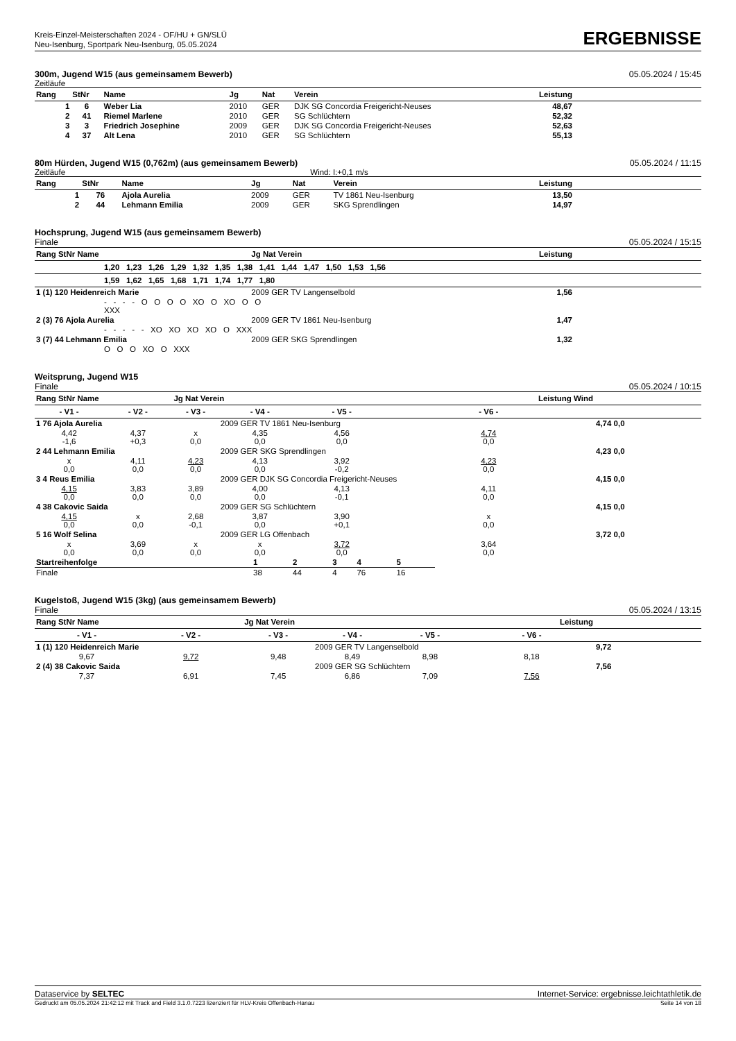Kreis-Einzel-Meisterschaften 2024 - OF/HU + GN/SLÜ
Neu-Isenburg, Sportpark Neu-Isenburg, 05.05.2024
ERGEBNISSE
300m, Jugend W15 (aus gemeinsamem Bewerb) 05.05.2024 / 15:45
Zeitläufe
| Rang | StNr | Name | Jg | Nat | Verein | Leistung | |
| --- | --- | --- | --- | --- | --- | --- | --- |
| 1 | 6 | Weber Lia | 2010 | GER | DJK SG Concordia Freigericht-Neuses | 48,67 | |
| 2 | 41 | Riemel Marlene | 2010 | GER | SG Schlüchtern | 52,32 | |
| 3 | 3 | Friedrich Josephine | 2009 | GER | DJK SG Concordia Freigericht-Neuses | 52,63 | |
| 4 | 37 | Alt Lena | 2010 | GER | SG Schlüchtern | 55,13 | |
80m Hürden, Jugend W15 (0,762m) (aus gemeinsamem Bewerb) 05.05.2024 / 11:15
Zeitläufe Wind: I:+0,1 m/s
| Rang | StNr | Name | Jg | Nat | Verein | Leistung | |
| --- | --- | --- | --- | --- | --- | --- | --- |
| 1 | 76 | Ajola Aurelia | 2009 | GER | TV 1861 Neu-Isenburg | 13,50 | |
| 2 | 44 | Lehmann Emilia | 2009 | GER | SKG Sprendlingen | 14,97 | |
Hochsprung, Jugend W15 (aus gemeinsamem Bewerb)
Finale 05.05.2024 / 15:15
| Rang StNr Name | Jg Nat Verein | Leistung | |
| --- | --- | --- | --- |
| 1,20 1,23 1,26 1,29 1,32 1,35 1,38 1,41 1,44 1,47 1,50 1,53 1,56 | | | |
| 1,59 1,62 1,65 1,68 1,71 1,74 1,77 1,80 | | | |
| 1 (1) 120 Heidenreich Marie | 2009 GER TV Langenselbold | 1,56 | |
| - - - - O O O O XO O XO O O XXX | | | |
| 2 (3) 76 Ajola Aurelia | 2009 GER TV 1861 Neu-Isenburg | 1,47 | |
| - - - - - XO XO XO XO O XXX | | | |
| 3 (7) 44 Lehmann Emilia | 2009 GER SKG Sprendlingen | 1,32 | |
| O O O XO O XXX | | | |
Weitsprung, Jugend W15
Finale 05.05.2024 / 10:15
| Rang StNr Name | | Jg Nat Verein | | | Leistung Wind | |
| --- | --- | --- | --- | --- | --- | --- |
| - V1 - | - V2 - | - V3 - | - V4 - | - V5 - | - V6 - | |
| 1 76 Ajola Aurelia | | | 2009 GER TV 1861 Neu-Isenburg | | | 4,74 0,0 |
| 4,42 -1,6 | 4,37 +0,3 | x 0,0 | 4,35 0,0 | 4,56 0,0 | 4,74 0,0 | |
| 2 44 Lehmann Emilia | | | 2009 GER SKG Sprendlingen | | | 4,23 0,0 |
| x 0,0 | 4,11 0,0 | 4,23 0,0 | 4,13 0,0 | 3,92 -0,2 | 4,23 0,0 | |
| 3 4 Reus Emilia | | | 2009 GER DJK SG Concordia Freigericht-Neuses | | | 4,15 0,0 |
| 4,15 0,0 | 3,83 0,0 | 3,89 0,0 | 4,00 0,0 | 4,13 -0,1 | 4,11 0,0 | |
| 4 38 Cakovic Saida | | | 2009 GER SG Schlüchtern | | | 4,15 0,0 |
| 4,15 0,0 | x 0,0 | 2,68 -0,1 | 3,87 0,0 | 3,90 +0,1 | x 0,0 | |
| 5 16 Wolf Selina | | | 2009 GER LG Offenbach | | | 3,72 0,0 |
| x 0,0 | 3,69 0,0 | x 0,0 | x 0,0 | 3,72 0,0 | 3,64 0,0 | |
| Startreihenfolge | 1 | 2 | 3 | 4 | 5 |
| Finale | 38 | 44 | 4 | 76 | 16 |
Kugelstoß, Jugend W15 (3kg) (aus gemeinsamem Bewerb)
Finale 05.05.2024 / 13:15
| Rang StNr Name | | Jg Nat Verein | | | Leistung | |
| --- | --- | --- | --- | --- | --- | --- |
| - V1 - | - V2 - | - V3 - | - V4 - | - V5 - | - V6 - | |
| 1 (1) 120 Heidenreich Marie | | | 2009 GER TV Langenselbold | | | 9,72 |
| 9,67 | 9,72 | 9,48 | 8,49 | 8,98 | 8,18 | |
| 2 (4) 38 Cakovic Saida | | | 2009 GER SG Schlüchtern | | | 7,56 |
| 7,37 | 6,91 | 7,45 | 6,86 | 7,09 | 7,56 | |
Dataservice by SELTEC Internet-Service: ergebnisse.leichtathletik.de
Gedruckt am 05.05.2024 21:42:12 mit Track and Field 3.1.0.7223 lizenziert für HLV-Kreis Offenbach-Hanau Seite 14 von 18